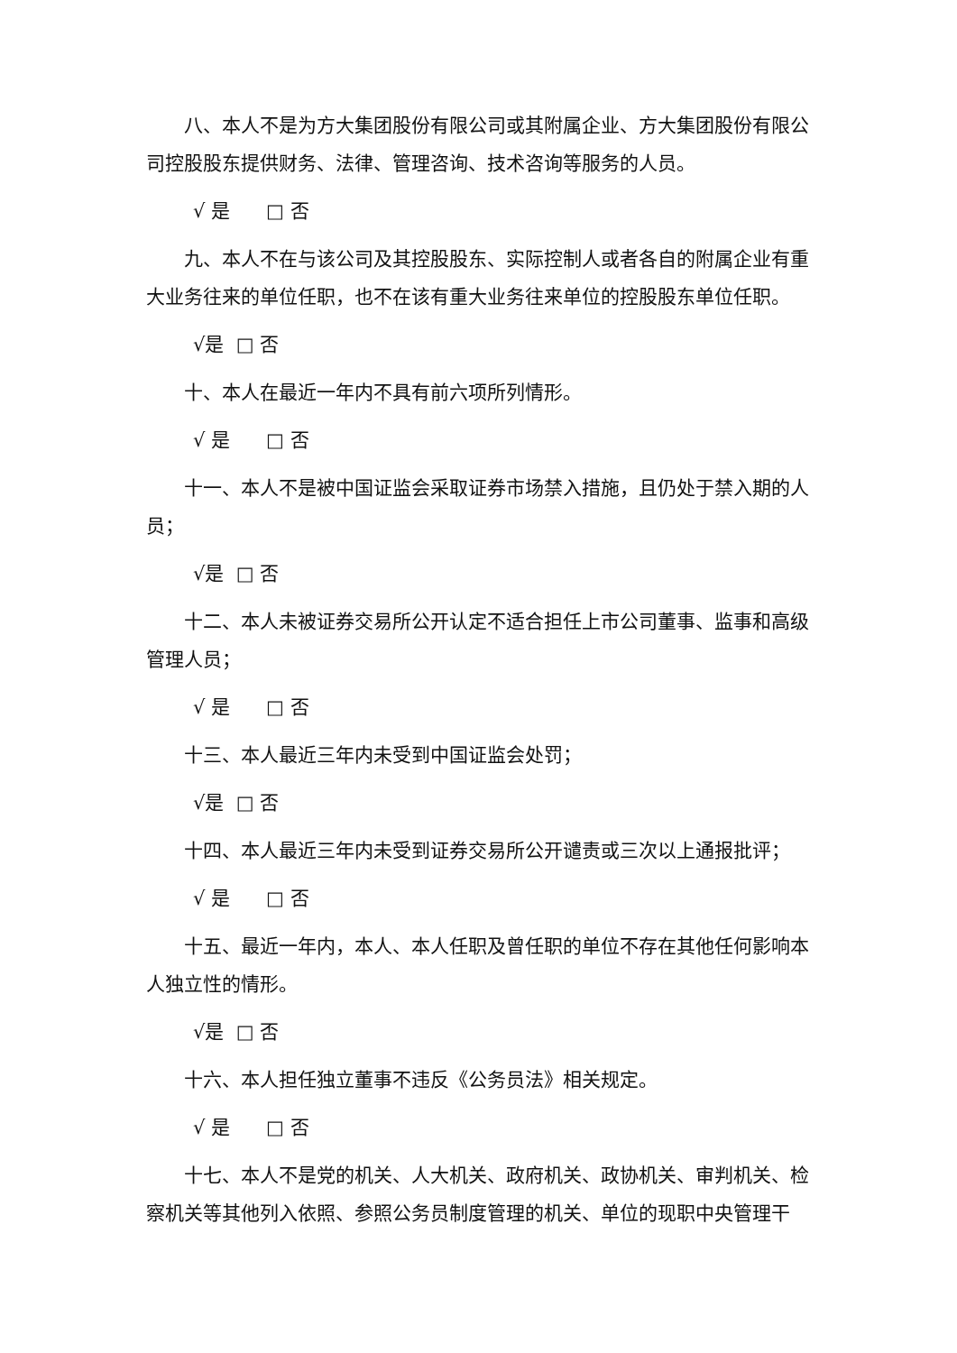八、本人不是为方大集团股份有限公司或其附属企业、方大集团股份有限公司控股股东提供财务、法律、管理咨询、技术咨询等服务的人员。
√ 是 □ 否
九、本人不在与该公司及其控股股东、实际控制人或者各自的附属企业有重大业务往来的单位任职，也不在该有重大业务往来单位的控股股东单位任职。
√是 □ 否
十、本人在最近一年内不具有前六项所列情形。
√ 是 □ 否
十一、本人不是被中国证监会采取证券市场禁入措施，且仍处于禁入期的人员；
√是 □ 否
十二、本人未被证券交易所公开认定不适合担任上市公司董事、监事和高级管理人员；
√ 是 □ 否
十三、本人最近三年内未受到中国证监会处罚；
√是 □ 否
十四、本人最近三年内未受到证券交易所公开谴责或三次以上通报批评；
√ 是 □ 否
十五、最近一年内，本人、本人任职及曾任职的单位不存在其他任何影响本人独立性的情形。
√是 □ 否
十六、本人担任独立董事不违反《公务员法》相关规定。
√ 是 □ 否
十七、本人不是党的机关、人大机关、政府机关、政协机关、审判机关、检察机关等其他列入依照、参照公务员制度管理的机关、单位的现职中央管理干